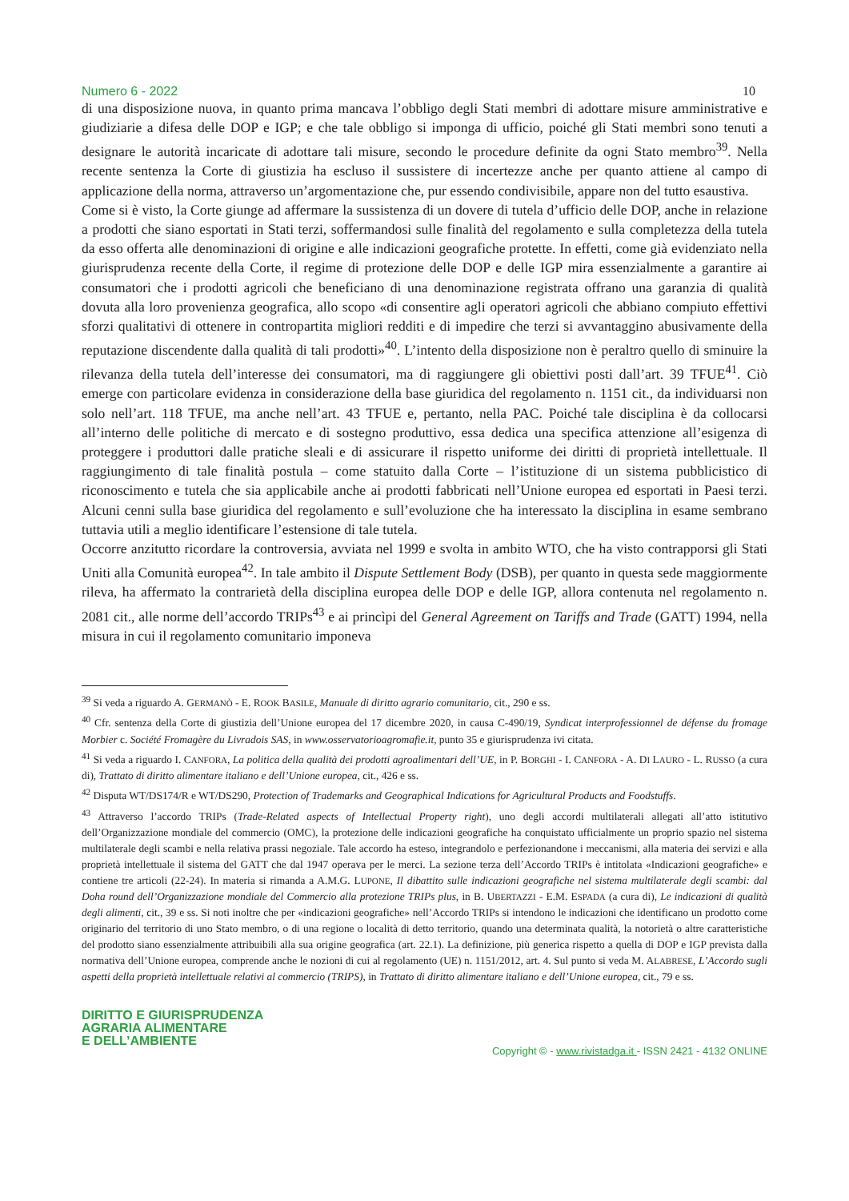Numero 6 - 2022 10
di una disposizione nuova, in quanto prima mancava l’obbligo degli Stati membri di adottare misure amministrative e giudiziarie a difesa delle DOP e IGP; e che tale obbligo si imponga di ufficio, poiché gli Stati membri sono tenuti a designare le autorità incaricate di adottare tali misure, secondo le procedure definite da ogni Stato membro<sup>39</sup>. Nella recente sentenza la Corte di giustizia ha escluso il sussistere di incertezze anche per quanto attiene al campo di applicazione della norma, attraverso un’argomentazione che, pur essendo condivisibile, appare non del tutto esaustiva.
Come si è visto, la Corte giunge ad affermare la sussistenza di un dovere di tutela d’ufficio delle DOP, anche in relazione a prodotti che siano esportati in Stati terzi, soffermandosi sulle finalità del regolamento e sulla completezza della tutela da esso offerta alle denominazioni di origine e alle indicazioni geografiche protette. In effetti, come già evidenziato nella giurisprudenza recente della Corte, il regime di protezione delle DOP e delle IGP mira essenzialmente a garantire ai consumatori che i prodotti agricoli che beneficiano di una denominazione registrata offrano una garanzia di qualità dovuta alla loro provenienza geografica, allo scopo «di consentire agli operatori agricoli che abbiano compiuto effettivi sforzi qualitativi di ottenere in contropartita migliori redditi e di impedire che terzi si avvantaggino abusivamente della reputazione discendente dalla qualità di tali prodotti»<sup>40</sup>. L’intento della disposizione non è peraltro quello di sminuire la rilevanza della tutela dell’interesse dei consumatori, ma di raggiungere gli obiettivi posti dall’art. 39 TFUE<sup>41</sup>. Ciò emerge con particolare evidenza in considerazione della base giuridica del regolamento n. 1151 cit., da individuarsi non solo nell’art. 118 TFUE, ma anche nell’art. 43 TFUE e, pertanto, nella PAC. Poiché tale disciplina è da collocarsi all’interno delle politiche di mercato e di sostegno produttivo, essa dedica una specifica attenzione all’esigenza di proteggere i produttori dalle pratiche sleali e di assicurare il rispetto uniforme dei diritti di proprietà intellettuale. Il raggiungimento di tale finalità postula – come statuito dalla Corte – l’istituzione di un sistema pubblicistico di riconoscimento e tutela che sia applicabile anche ai prodotti fabbricati nell’Unione europea ed esportati in Paesi terzi. Alcuni cenni sulla base giuridica del regolamento e sull’evoluzione che ha interessato la disciplina in esame sembrano tuttavia utili a meglio identificare l’estensione di tale tutela.
Occorre anzitutto ricordare la controversia, avviata nel 1999 e svolta in ambito WTO, che ha visto contrapporsi gli Stati Uniti alla Comunità europea<sup>42</sup>. In tale ambito il Dispute Settlement Body (DSB), per quanto in questa sede maggiormente rileva, ha affermato la contrarietà della disciplina europea delle DOP e delle IGP, allora contenuta nel regolamento n. 2081 cit., alle norme dell’accordo TRIPs<sup>43</sup> e ai princìpi del General Agreement on Tariffs and Trade (GATT) 1994, nella misura in cui il regolamento comunitario imponeva
<sup>39</sup> Si veda a riguardo A. GERMANÒ - E. ROOK BASILE, Manuale di diritto agrario comunitario, cit., 290 e ss.
<sup>40</sup> Cfr. sentenza della Corte di giustizia dell’Unione europea del 17 dicembre 2020, in causa C-490/19, Syndicat interprofessionnel de défense du fromage Morbier c. Société Fromagère du Livradois SAS, in www.osservatorioagromafie.it, punto 35 e giurisprudenza ivi citata.
<sup>41</sup> Si veda a riguardo I. CANFORA, La politica della qualità dei prodotti agroalimentari dell’UE, in P. BORGHI - I. CANFORA - A. DI LAURO - L. RUSSO (a cura di), Trattato di diritto alimentare italiano e dell’Unione europea, cit., 426 e ss.
<sup>42</sup> Disputa WT/DS174/R e WT/DS290, Protection of Trademarks and Geographical Indications for Agricultural Products and Foodstuffs.
<sup>43</sup> Attraverso l’accordo TRIPs (Trade-Related aspects of Intellectual Property right), uno degli accordi multilaterali allegati all’atto istitutivo dell’Organizzazione mondiale del commercio (OMC), la protezione delle indicazioni geografiche ha conquistato ufficialmente un proprio spazio nel sistema multilaterale degli scambi e nella relativa prassi negoziale. Tale accordo ha esteso, integrandolo e perfezionandone i meccanismi, alla materia dei servizi e alla proprietà intellettuale il sistema del GATT che dal 1947 operava per le merci. La sezione terza dell’Accordo TRIPs è intitolata «Indicazioni geografiche» e contiene tre articoli (22-24). In materia si rimanda a A.M.G. LUPONE, Il dibattito sulle indicazioni geografiche nel sistema multilaterale degli scambi: dal Doha round dell’Organizzazione mondiale del Commercio alla protezione TRIPs plus, in B. UBERTAZZI - E.M. ESPADA (a cura di), Le indicazioni di qualità degli alimenti, cit., 39 e ss. Si noti inoltre che per «indicazioni geografiche» nell’Accordo TRIPs si intendono le indicazioni che identificano un prodotto come originario del territorio di uno Stato membro, o di una regione o località di detto territorio, quando una determinata qualità, la notorietà o altre caratteristiche del prodotto siano essenzialmente attribuibili alla sua origine geografica (art. 22.1). La definizione, più generica rispetto a quella di DOP e IGP prevista dalla normativa dell’Unione europea, comprende anche le nozioni di cui al regolamento (UE) n. 1151/2012, art. 4. Sul punto si veda M. ALABRESE, L’Accordo sugli aspetti della proprietà intellettuale relativi al commercio (TRIPS), in Trattato di diritto alimentare italiano e dell’Unione europea, cit., 79 e ss.
DIRITTO E GIURISPRUDENZA
AGRARIA ALIMENTARE
E DELL’AMBIENTE
Copyright © - www.rivistadga.it - ISSN 2421 - 4132 ONLINE